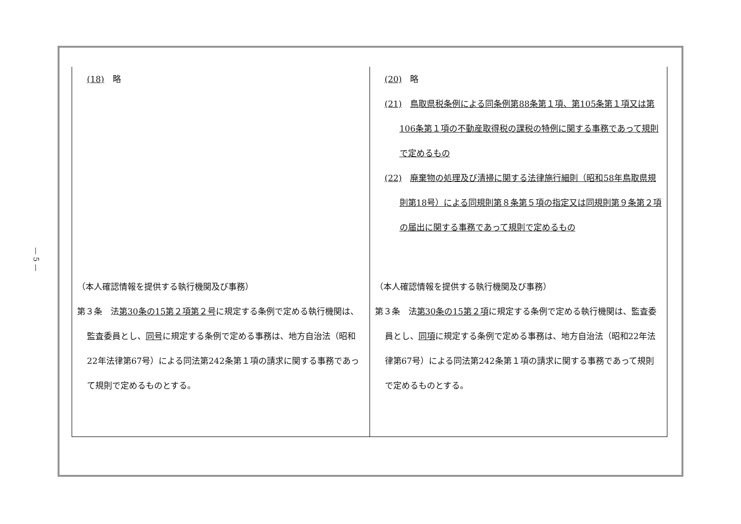— 5 —
| (18) 略 （本人確認情報を提供する執行機関及び事務） 第３条 法 第30条の15第２項第２号 に規定する条例で定める執行機関は、監査委員とし、 同号 に規定する条例で定める事務は、地方自治法（昭和22年法律第67号）による同法第242条第１項の請求に関する事務であって規則で定めるものとする。 | (20) 略 (21) 鳥取県税条例による同条例第88条第１項、第105条第１項又は第106条第１項の不動産取得税の課税の特例に関する事務であって規則で定めるもの (22) 廃棄物の処理及び清掃に関する法律施行細則（昭和58年鳥取県規則第18号）による同規則第８条第５項の指定又は同規則第９条第２項の届出に関する事務であって規則で定めるもの （本人確認情報を提供する執行機関及び事務） 第３条 法 第30条の15第２項 に規定する条例で定める執行機関は、監査委員とし、 同項 に規定する条例で定める事務は、地方自治法（昭和22年法律第67号）による同法第242条第１項の請求に関する事務であって規則で定めるものとする。 |